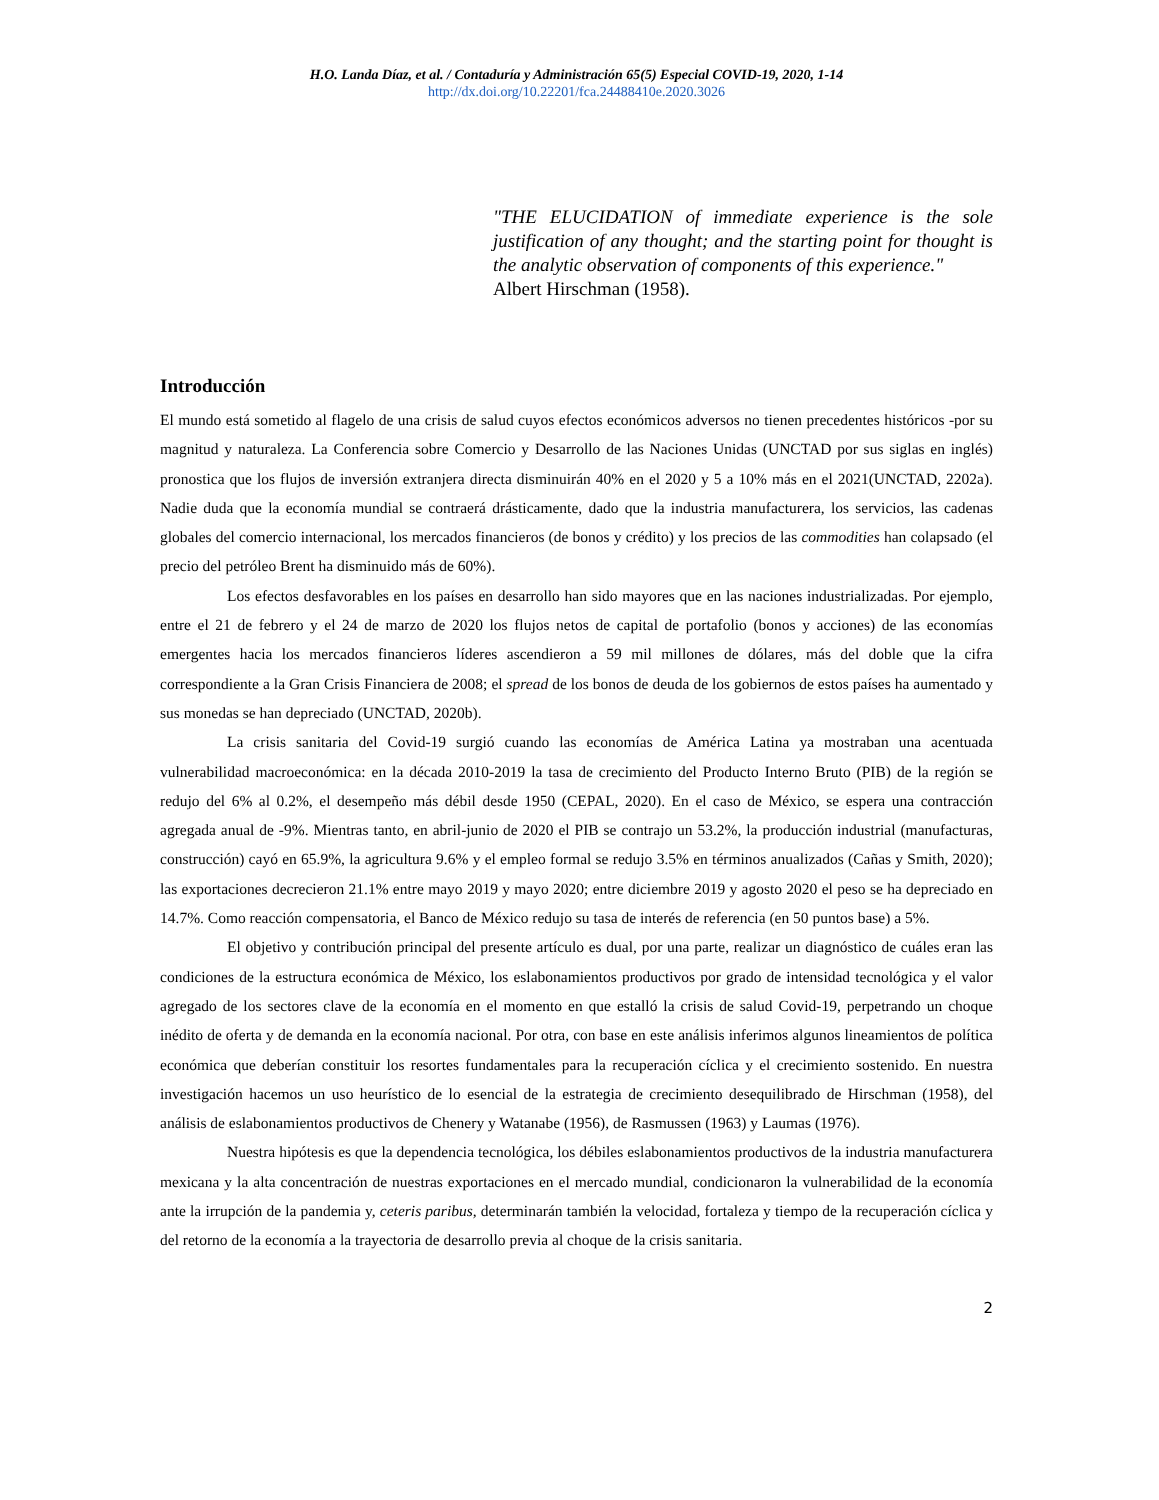H.O. Landa Díaz, et al. / Contaduría y Administración 65(5) Especial COVID-19, 2020, 1-14
http://dx.doi.org/10.22201/fca.24488410e.2020.3026
"THE ELUCIDATION of immediate experience is the sole justification of any thought; and the starting point for thought is the analytic observation of components of this experience."
Albert Hirschman (1958).
Introducción
El mundo está sometido al flagelo de una crisis de salud cuyos efectos económicos adversos no tienen precedentes históricos -por su magnitud y naturaleza. La Conferencia sobre Comercio y Desarrollo de las Naciones Unidas (UNCTAD por sus siglas en inglés) pronostica que los flujos de inversión extranjera directa disminuirán 40% en el 2020 y 5 a 10% más en el 2021(UNCTAD, 2202a). Nadie duda que la economía mundial se contraerá drásticamente, dado que la industria manufacturera, los servicios, las cadenas globales del comercio internacional, los mercados financieros (de bonos y crédito) y los precios de las commodities han colapsado (el precio del petróleo Brent ha disminuido más de 60%).
Los efectos desfavorables en los países en desarrollo han sido mayores que en las naciones industrializadas. Por ejemplo, entre el 21 de febrero y el 24 de marzo de 2020 los flujos netos de capital de portafolio (bonos y acciones) de las economías emergentes hacia los mercados financieros líderes ascendieron a 59 mil millones de dólares, más del doble que la cifra correspondiente a la Gran Crisis Financiera de 2008; el spread de los bonos de deuda de los gobiernos de estos países ha aumentado y sus monedas se han depreciado (UNCTAD, 2020b).
La crisis sanitaria del Covid-19 surgió cuando las economías de América Latina ya mostraban una acentuada vulnerabilidad macroeconómica: en la década 2010-2019 la tasa de crecimiento del Producto Interno Bruto (PIB) de la región se redujo del 6% al 0.2%, el desempeño más débil desde 1950 (CEPAL, 2020). En el caso de México, se espera una contracción agregada anual de -9%. Mientras tanto, en abril-junio de 2020 el PIB se contrajo un 53.2%, la producción industrial (manufacturas, construcción) cayó en 65.9%, la agricultura 9.6% y el empleo formal se redujo 3.5% en términos anualizados (Cañas y Smith, 2020); las exportaciones decrecieron 21.1% entre mayo 2019 y mayo 2020; entre diciembre 2019 y agosto 2020 el peso se ha depreciado en 14.7%. Como reacción compensatoria, el Banco de México redujo su tasa de interés de referencia (en 50 puntos base) a 5%.
El objetivo y contribución principal del presente artículo es dual, por una parte, realizar un diagnóstico de cuáles eran las condiciones de la estructura económica de México, los eslabonamientos productivos por grado de intensidad tecnológica y el valor agregado de los sectores clave de la economía en el momento en que estalló la crisis de salud Covid-19, perpetrando un choque inédito de oferta y de demanda en la economía nacional. Por otra, con base en este análisis inferimos algunos lineamientos de política económica que deberían constituir los resortes fundamentales para la recuperación cíclica y el crecimiento sostenido. En nuestra investigación hacemos un uso heurístico de lo esencial de la estrategia de crecimiento desequilibrado de Hirschman (1958), del análisis de eslabonamientos productivos de Chenery y Watanabe (1956), de Rasmussen (1963) y Laumas (1976).
Nuestra hipótesis es que la dependencia tecnológica, los débiles eslabonamientos productivos de la industria manufacturera mexicana y la alta concentración de nuestras exportaciones en el mercado mundial, condicionaron la vulnerabilidad de la economía ante la irrupción de la pandemia y, ceteris paribus, determinarán también la velocidad, fortaleza y tiempo de la recuperación cíclica y del retorno de la economía a la trayectoria de desarrollo previa al choque de la crisis sanitaria.
2